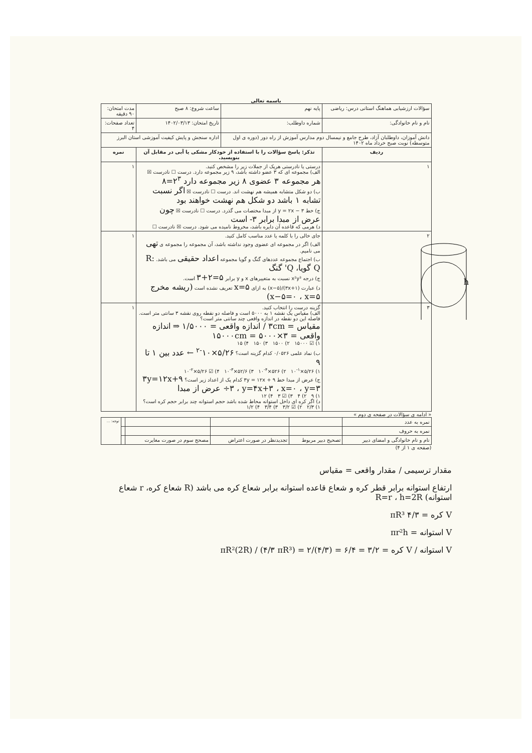باسمه تعالی
| سؤالات ارزشیابی هماهنگ استانی درس: ریاضی | پایه نهم | ساعت شروع: ۸ صبح | مدت امتحان: ۹۰ دقیقه |
| نام و نام خانوادگی: | شماره داوطلب: | تاریخ امتحان: ۱۴۰۲/۰۳/۱۳ | تعداد صفحات: ۴ |
| دانش آموزان، داوطلبان آزاد، طرح جامع و نیمسال دوم مدارس آموزش از راه دور (دوره ی اول متوسطه) نوبت صبح خرداد ماه ۱۴۰۲ | | اداره سنجش و پایش کیفیت آموزشی استان البرز | |
| ردیف | تذکر: پاسخ سؤالات را با استفاده از خودکار مشکی یا آبی در مقابل آن بنویسید. | | نمره |
| ۱ | درستی یا نادرستی هریک از جملات زیر را مشخص کنید. الف) مجموعه ای که ۳ عضو داشته باشد، ۹ زیر مجموعه دارد. درست ☐ نادرست ☒ هر مجموعه ۳ عضوی ۸ زیر مجموعه دارد ۲<sup>۳</sup>=۸ ب) دو شکل متشابه همیشه هم نهشت اند. درست ☐ نادرست ☒ اگر نسبت تشابه ۱ باشد دو شکل هم نهشت خواهند بود ج) خط y = ۲x − ۳ از مبدا مختصات می گذرد. درست ☐ نادرست ☒ چون عرض از مبدا برابر ۳- است د) هرمی که قاعده آن دایره باشد، مخروط نامیده می شود. درست ☒ نادرست ☐ | | ۱ |
| ۲ | جای خالی را با کلمه یا عدد مناسب کامل کنید. الف) اگر در مجموعه ای عضوی وجود نداشته باشد، آن مجموعه را مجموعه ی تهی می نامیم. ب) اجتماع مجموعه عددهای گنگ و گویا مجموعه اعداد حقیقی می باشد. R: Q گویا، Q' گنگ ج) درجه x²y³ نسبت به متغییرهای x و y برابر ۵=۲+۳ است. د) عبارت (۳x+۱)/(x−۵) به ازای x=۵ تعریف نشده است (ریشه مخرج x−۵=۰ ، x=۵) | | ۱ |
| ۳ | گزینه درست را انتخاب کنید. الف) مقیاس یک نقشه ۱ به ۵۰۰۰ است و فاصله دو نقطه روی نقشه ۳ سانتی متر است. فاصله این دو نقطه در اندازه واقعی چند سانتی متر است؟ مقیاس = ۳cm / اندازه واقعی = ۱/۵۰۰۰ ⇒ اندازه واقعی = ۳×۵۰۰۰ = ۱۵۰۰۰cm ۱) ☑ ۱۵۰۰۰ ۲) ۱۵۰۰ ۳) ۱۵۰ ۴) ۱۵ ب) نماد علمی ۰/۰۵۲۶ کدام گزینه است؟ ۵/۲۶×۱۰<sup>-۲</sup> ← عدد بین ۱ تا ۹ ۱) ۵/۲۶×۱۰<sup>-۱</sup> ۲) ۵۲۶×۱۰<sup>-۴</sup> ۳) ۵۲/۶×۱۰<sup>-۳</sup> ۴) ☑ ۵/۲۶×۱۰<sup>-۲</sup> ج) عرض از مبدا خط ۳y = ۱۲x + ۹ کدام یک از اعداد زیر است؟ ۳y=۱۲x+۹ ÷۳ ، y=۴x+۳ ، x=۰ ، y=۳ عرض از مبدا ۱) ۹ ۲) ۴ ۳) ☑ ۳ ۴) ۱۲ د) اگر کره ای داخل استوانه محاط شده باشد حجم استوانه چند برابر حجم کره است؟ ۱) ۲/۳ ۲) ☑ ۳/۲ ۳) ۳/۴ ۴) ۱/۲ | | ۱ |
« ادامه ی سؤالات در صفحه ی دوم »
| نمره به عدد | | | | | توجه: ... |
| نمره به حروف | | | | | |
| نام و نام خانوادگی و امضای دبیر | تصحیح دبیر مربوط | تجدیدنظر در صورت اعتراض | مصحح سوم در صورت مغایرت | | |
(صفحه ی ۱ از ۴)
مقدار ترسیمی / مقدار واقعی = مقیاس
ارتفاع استوانه برابر قطر کره و شعاع قاعده استوانه برابر شعاع کره می باشد (R شعاع کره، r شعاع استوانه) R=r ، h=2R
V کره = ۴/۳ πR³
V استوانه = πr²h
V استوانه / V کره = πR²(2R) / (۴/۳ πR³) = ۲/(۴/۳) = ۶/۴ = ۳/۲
h